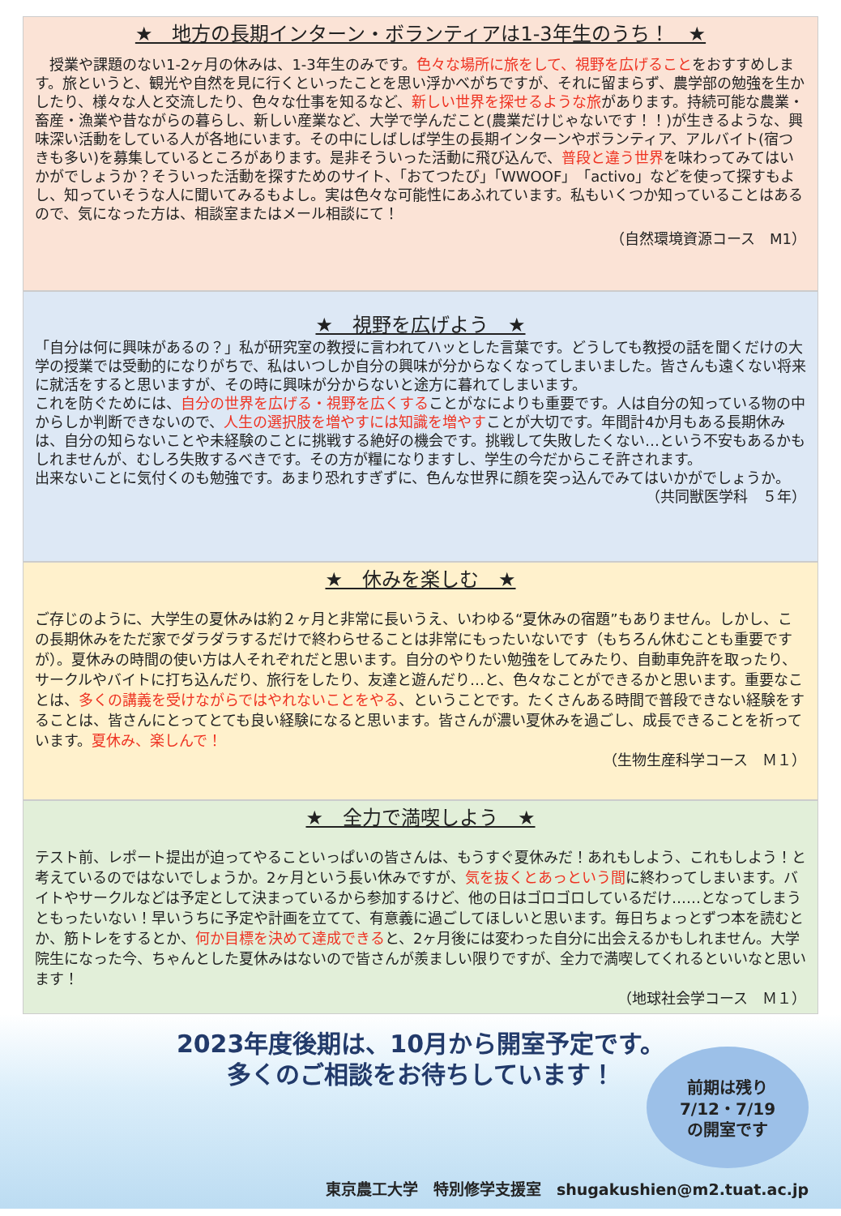★　地方の長期インターン・ボランティアは1-3年生のうち！　★
　授業や課題のない1-2ヶ月の休みは、1-3年生のみです。色々な場所に旅をして、視野を広げることをおすすめします。旅というと、観光や自然を見に行くといったことを思い浮かべがちですが、それに留まらず、農学部の勉強を生かしたり、様々な人と交流したり、色々な仕事を知るなど、新しい世界を探せるような旅があります。持続可能な農業・畜産・漁業や昔ながらの暮らし、新しい産業など、大学で学んだこと(農業だけじゃないです！！)が生きるような、興味深い活動をしている人が各地にいます。その中にしばしば学生の長期インターンやボランティア、アルバイト(宿つきも多い)を募集しているところがあります。是非そういった活動に飛び込んで、普段と違う世界を味わってみてはいかがでしょうか？そういった活動を探すためのサイト、「おてつたび」「WWOOF」「activo」などを使って探すもよし、知っていそうな人に聞いてみるもよし。実は色々な可能性にあふれています。私もいくつか知っていることはあるので、気になった方は、相談室またはメール相談にて！
（自然環境資源コース　M1）
★　視野を広げよう　★
「自分は何に興味があるの？」私が研究室の教授に言われてハッとした言葉です。どうしても教授の話を聞くだけの大学の授業では受動的になりがちで、私はいつしか自分の興味が分からなくなってしまいました。皆さんも遠くない将来に就活をすると思いますが、その時に興味が分からないと途方に暮れてしまいます。
これを防ぐためには、自分の世界を広げる・視野を広くすることがなによりも重要です。人は自分の知っている物の中からしか判断できないので、人生の選択肢を増やすには知識を増やすことが大切です。年間計4か月もある長期休みは、自分の知らないことや未経験のことに挑戦する絶好の機会です。挑戦して失敗したくない…という不安もあるかもしれませんが、むしろ失敗するべきです。その方が糧になりますし、学生の今だからこそ許されます。
出来ないことに気付くのも勉強です。あまり恐れすぎずに、色んな世界に顔を突っ込んでみてはいかがでしょうか。
（共同獣医学科　５年）
★　休みを楽しむ　★
ご存じのように、大学生の夏休みは約２ヶ月と非常に長いうえ、いわゆる“夏休みの宿題”もありません。しかし、この長期休みをただ家でダラダラするだけで終わらせることは非常にもったいないです（もちろん休むことも重要ですが）。夏休みの時間の使い方は人それぞれだと思います。自分のやりたい勉強をしてみたり、自動車免許を取ったり、サークルやバイトに打ち込んだり、旅行をしたり、友達と遊んだり…と、色々なことができるかと思います。重要なことは、多くの講義を受けながらではやれないことをやる、ということです。たくさんある時間で普段できない経験をすることは、皆さんにとってとても良い経験になると思います。皆さんが濃い夏休みを過ごし、成長できることを祈っています。夏休み、楽しんで！
（生物生産科学コース　Ｍ１）
★　全力で満喫しよう　★
テスト前、レポート提出が迫ってやることいっぱいの皆さんは、もうすぐ夏休みだ！あれもしよう、これもしよう！と考えているのではないでしょうか。2ヶ月という長い休みですが、気を抜くとあっという間に終わってしまいます。バイトやサークルなどは予定として決まっているから参加するけど、他の日はゴロゴロしているだけ……となってしまうともったいない！早いうちに予定や計画を立てて、有意義に過ごしてほしいと思います。毎日ちょっとずつ本を読むとか、筋トレをするとか、何か目標を決めて達成できると、2ヶ月後には変わった自分に出会えるかもしれません。大学院生になった今、ちゃんとした夏休みはないので皆さんが羨ましい限りですが、全力で満喫してくれるといいなと思います！
（地球社会学コース　Ｍ１）
2023年度後期は、10月から開室予定です。
多くのご相談をお待ちしています！
前期は残り
7/12・7/19
の開室です
東京農工大学　特別修学支援室　shugakushien@m2.tuat.ac.jp